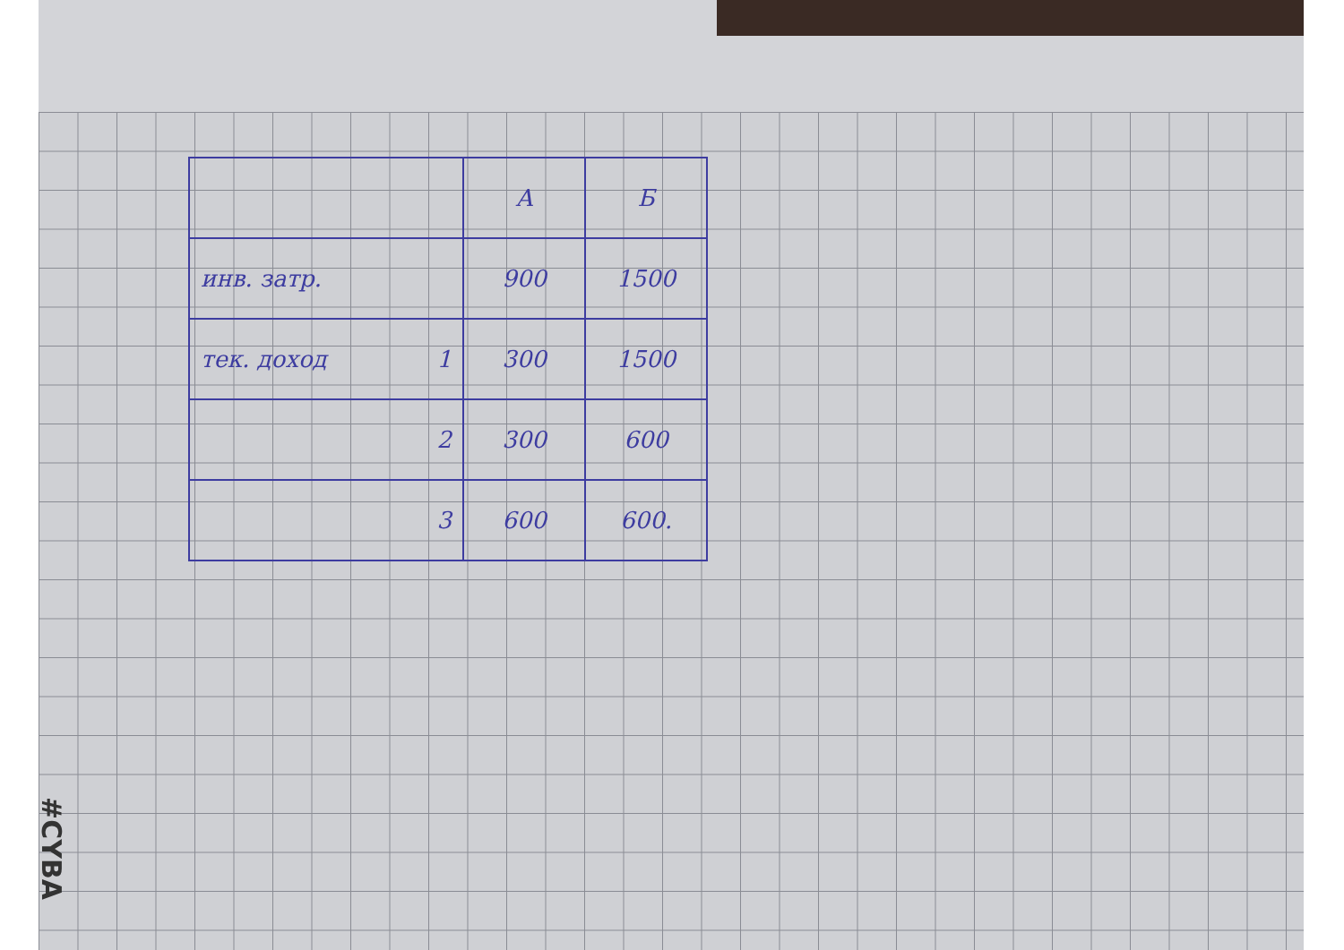| | А | Б |
| --- | --- | --- |
| инв. затр. | 900 | 1500 |
| тек. доход 1 | 300 | 1500 |
| 2 | 300 | 600 |
| 3 | 600 | 600. |
#CYBA